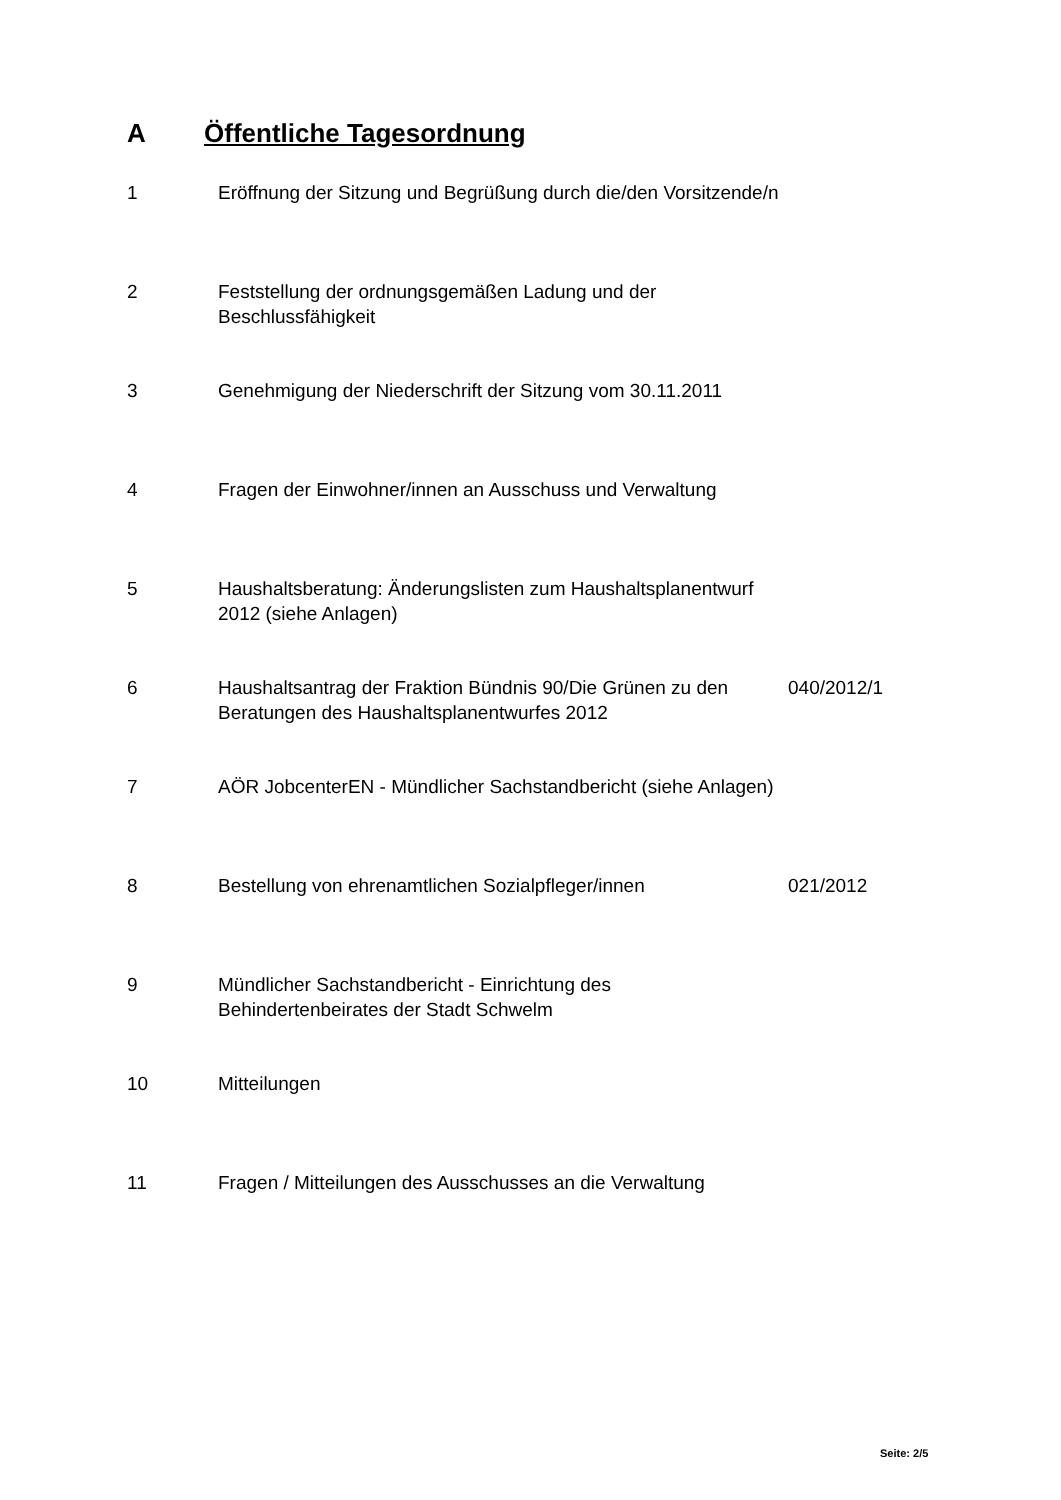A Öffentliche Tagesordnung
| 1 | Eröffnung der Sitzung und Begrüßung durch die/den Vorsitzende/n | |
| 2 | Feststellung der ordnungsgemäßen Ladung und der Beschlussfähigkeit | |
| 3 | Genehmigung der Niederschrift der Sitzung vom 30.11.2011 | |
| 4 | Fragen der Einwohner/innen an Ausschuss und Verwaltung | |
| 5 | Haushaltsberatung: Änderungslisten zum Haushaltsplanentwurf 2012 (siehe Anlagen) | |
| 6 | Haushaltsantrag der Fraktion Bündnis 90/Die Grünen zu den Beratungen des Haushaltsplanentwurfes 2012 | 040/2012/1 |
| 7 | AÖR JobcenterEN - Mündlicher Sachstandbericht (siehe Anlagen) | |
| 8 | Bestellung von ehrenamtlichen Sozialpfleger/innen | 021/2012 |
| 9 | Mündlicher Sachstandbericht - Einrichtung des Behindertenbeirates der Stadt Schwelm | |
| 10 | Mitteilungen | |
| 11 | Fragen / Mitteilungen des Ausschusses an die Verwaltung | |
Seite: 2/5